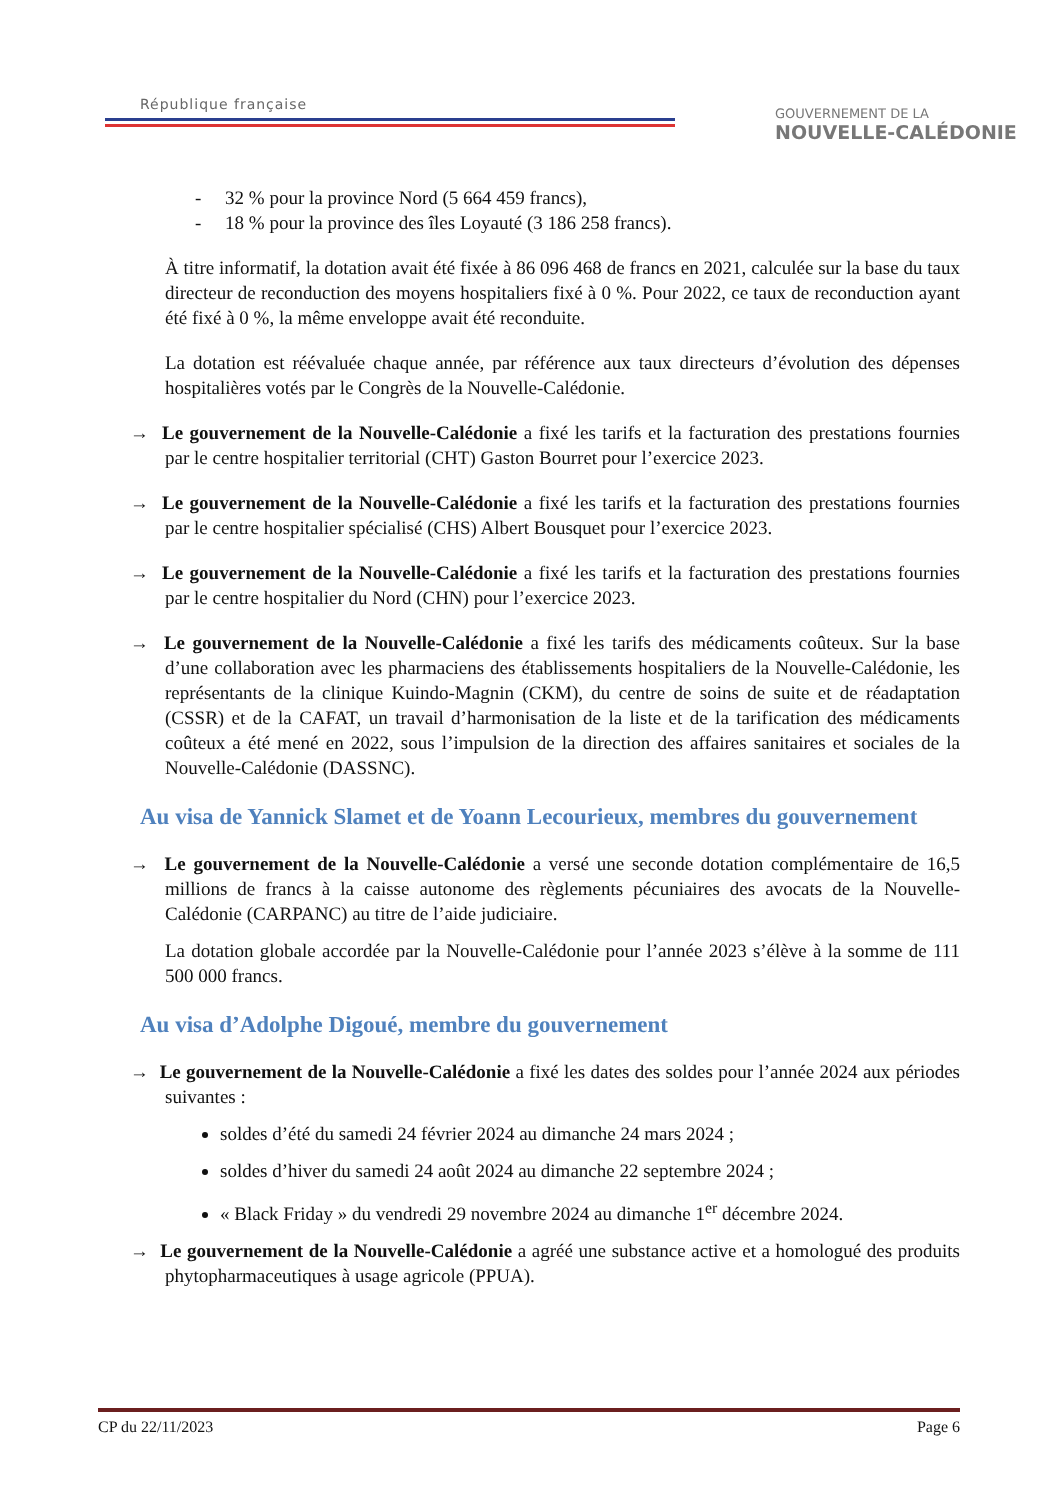République française
GOUVERNEMENT DE LA
NOUVELLE-CALÉDONIE
- 32 % pour la province Nord (5 664 459 francs),
- 18 % pour la province des îles Loyauté (3 186 258 francs).
À titre informatif, la dotation avait été fixée à 86 096 468 de francs en 2021, calculée sur la base du taux directeur de reconduction des moyens hospitaliers fixé à 0 %. Pour 2022, ce taux de reconduction ayant été fixé à 0 %, la même enveloppe avait été reconduite.
La dotation est réévaluée chaque année, par référence aux taux directeurs d’évolution des dépenses hospitalières votés par le Congrès de la Nouvelle-Calédonie.
→ Le gouvernement de la Nouvelle-Calédonie a fixé les tarifs et la facturation des prestations fournies par le centre hospitalier territorial (CHT) Gaston Bourret pour l’exercice 2023.
→ Le gouvernement de la Nouvelle-Calédonie a fixé les tarifs et la facturation des prestations fournies par le centre hospitalier spécialisé (CHS) Albert Bousquet pour l’exercice 2023.
→ Le gouvernement de la Nouvelle-Calédonie a fixé les tarifs et la facturation des prestations fournies par le centre hospitalier du Nord (CHN) pour l’exercice 2023.
→ Le gouvernement de la Nouvelle-Calédonie a fixé les tarifs des médicaments coûteux. Sur la base d’une collaboration avec les pharmaciens des établissements hospitaliers de la Nouvelle-Calédonie, les représentants de la clinique Kuindo-Magnin (CKM), du centre de soins de suite et de réadaptation (CSSR) et de la CAFAT, un travail d’harmonisation de la liste et de la tarification des médicaments coûteux a été mené en 2022, sous l’impulsion de la direction des affaires sanitaires et sociales de la Nouvelle-Calédonie (DASSNC).
Au visa de Yannick Slamet et de Yoann Lecourieux, membres du gouvernement
→ Le gouvernement de la Nouvelle-Calédonie a versé une seconde dotation complémentaire de 16,5 millions de francs à la caisse autonome des règlements pécuniaires des avocats de la Nouvelle-Calédonie (CARPANC) au titre de l’aide judiciaire.
La dotation globale accordée par la Nouvelle-Calédonie pour l’année 2023 s’élève à la somme de 111 500 000 francs.
Au visa d’Adolphe Digoué, membre du gouvernement
→ Le gouvernement de la Nouvelle-Calédonie a fixé les dates des soldes pour l’année 2024 aux périodes suivantes :
soldes d’été du samedi 24 février 2024 au dimanche 24 mars 2024 ;
soldes d’hiver du samedi 24 août 2024 au dimanche 22 septembre 2024 ;
« Black Friday » du vendredi 29 novembre 2024 au dimanche 1<sup>er</sup> décembre 2024.
→ Le gouvernement de la Nouvelle-Calédonie a agréé une substance active et a homologué des produits phytopharmaceutiques à usage agricole (PPUA).
CP du 22/11/2023 Page 6